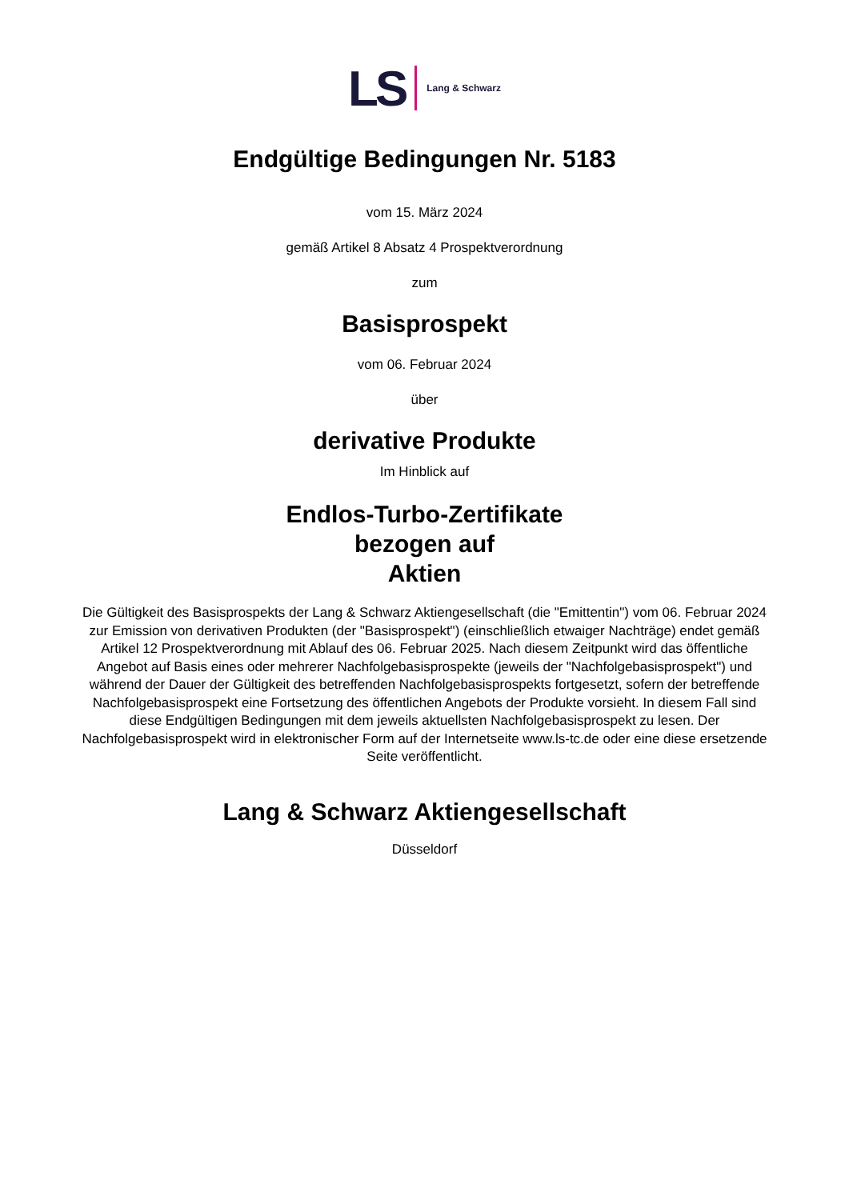LS Lang & Schwarz
Endgültige Bedingungen Nr. 5183
vom 15. März 2024
gemäß Artikel 8 Absatz 4 Prospektverordnung
zum
Basisprospekt
vom 06. Februar 2024
über
derivative Produkte
Im Hinblick auf
Endlos-Turbo-Zertifikate
bezogen auf
Aktien
Die Gültigkeit des Basisprospekts der Lang & Schwarz Aktiengesellschaft (die "Emittentin") vom 06. Februar 2024 zur Emission von derivativen Produkten (der "Basisprospekt") (einschließlich etwaiger Nachträge) endet gemäß Artikel 12 Prospektverordnung mit Ablauf des 06. Februar 2025. Nach diesem Zeitpunkt wird das öffentliche Angebot auf Basis eines oder mehrerer Nachfolgebasisprospekte (jeweils der "Nachfolgebasisprospekt") und während der Dauer der Gültigkeit des betreffenden Nachfolgebasisprospekts fortgesetzt, sofern der betreffende Nachfolgebasisprospekt eine Fortsetzung des öffentlichen Angebots der Produkte vorsieht. In diesem Fall sind diese Endgültigen Bedingungen mit dem jeweils aktuellsten Nachfolgebasisprospekt zu lesen. Der Nachfolgebasisprospekt wird in elektronischer Form auf der Internetseite www.ls-tc.de oder eine diese ersetzende Seite veröffentlicht.
Lang & Schwarz Aktiengesellschaft
Düsseldorf